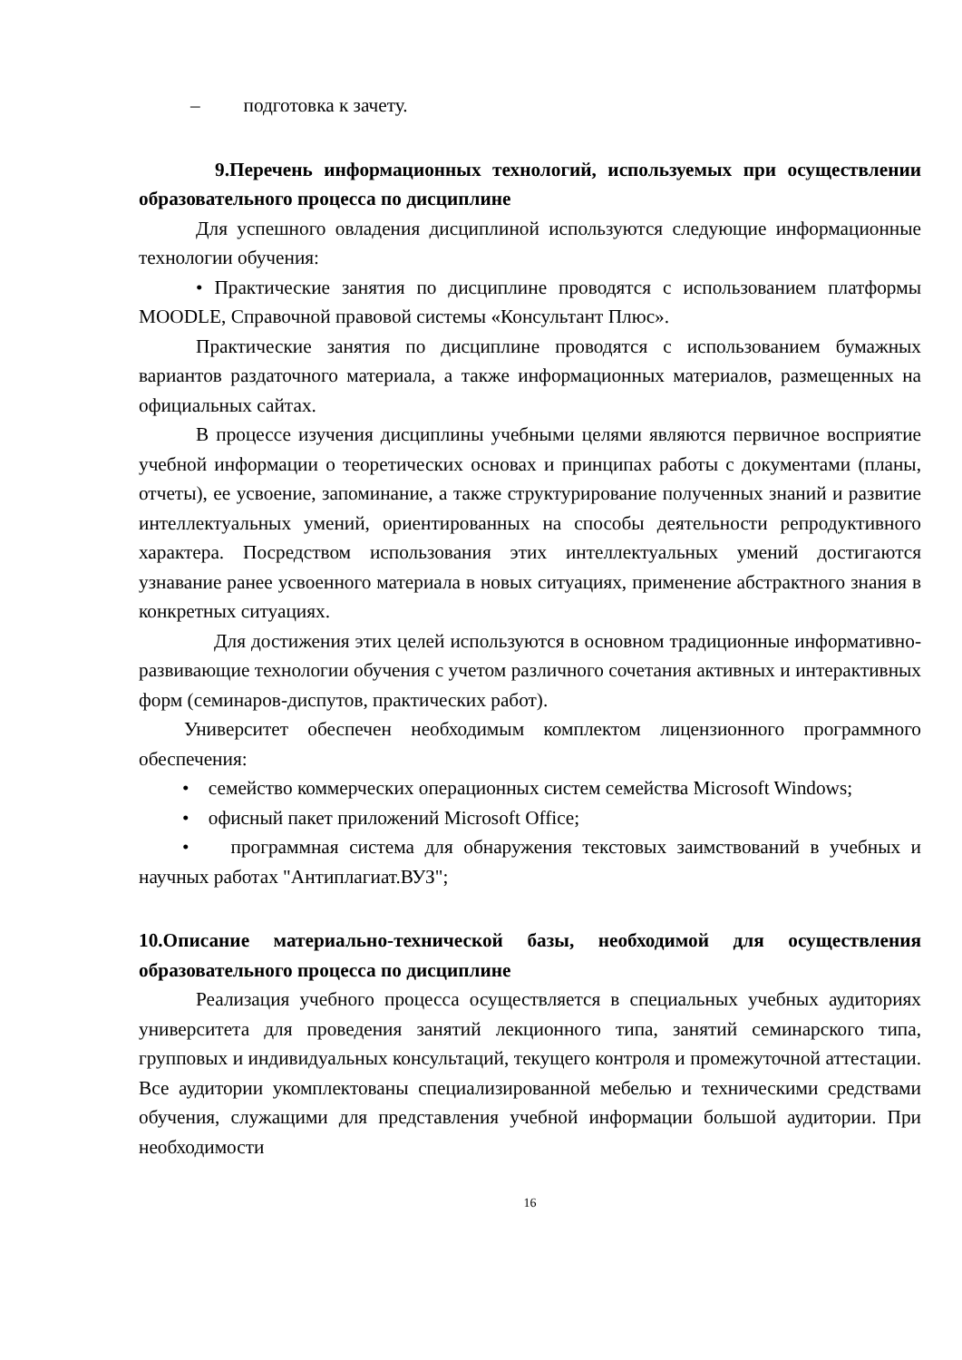– подготовка к зачету.
9.Перечень информационных технологий, используемых при осуществлении образовательного процесса по дисциплине
Для успешного овладения дисциплиной используются следующие информационные технологии обучения:
• Практические занятия по дисциплине проводятся с использованием платформы MOODLE, Справочной правовой системы «Консультант Плюс».
Практические занятия по дисциплине проводятся с использованием бумажных вариантов раздаточного материала, а также информационных материалов, размещенных на официальных сайтах.
В процессе изучения дисциплины учебными целями являются первичное восприятие учебной информации о теоретических основах и принципах работы с документами (планы, отчеты), ее усвоение, запоминание, а также структурирование полученных знаний и развитие интеллектуальных умений, ориентированных на способы деятельности репродуктивного характера. Посредством использования этих интеллектуальных умений достигаются узнавание ранее усвоенного материала в новых ситуациях, применение абстрактного знания в конкретных ситуациях.
Для достижения этих целей используются в основном традиционные информативно-развивающие технологии обучения с учетом различного сочетания активных и интерактивных форм (семинаров-диспутов, практических работ).
Университет обеспечен необходимым комплектом лицензионного программного обеспечения:
• семейство коммерческих операционных систем семейства Microsoft Windows;
• офисный пакет приложений Microsoft Office;
• программная система для обнаружения текстовых заимствований в учебных и научных работах "Антиплагиат.ВУЗ";
10.Описание материально-технической базы, необходимой для осуществления образовательного процесса по дисциплине
Реализация учебного процесса осуществляется в специальных учебных аудиториях университета для проведения занятий лекционного типа, занятий семинарского типа, групповых и индивидуальных консультаций, текущего контроля и промежуточной аттестации. Все аудитории укомплектованы специализированной мебелью и техническими средствами обучения, служащими для представления учебной информации большой аудитории. При необходимости
16